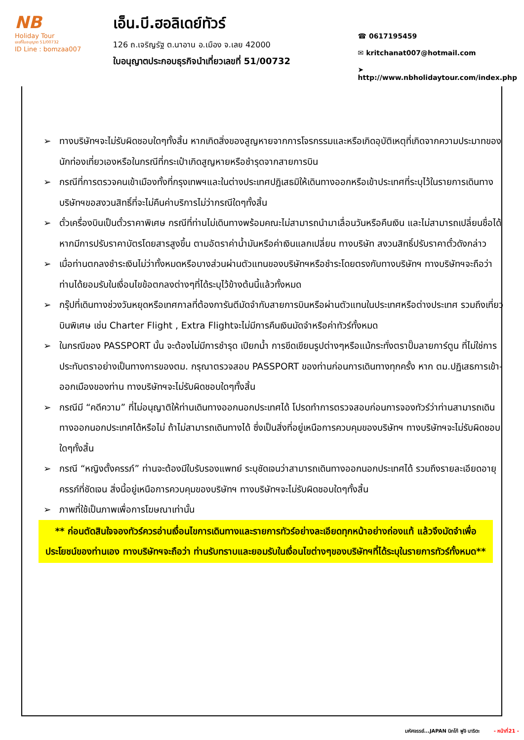NB
Holiday Tour
เลขที่ใบอนุญาต 51/00732
ID Line : bomzaa007
เอ็น.บี.ฮอลิเดย์ทัวร์
126 ถ.เจริญรัฐ ต.นาอาน อ.เมือง จ.เลย 42000
ใบอนุญาตประกอบธุรกิจนำเที่ยวเลขที่ 51/00732
☎ 0617195459
✉ kritchanat007@hotmail.com
➤ http://www.nbholidaytour.com/index.php
➢ ทางบริษัทฯจะไม่รับผิดชอบใดๆทั้งสิ้น หากเกิดสิ่งของสูญหายจากการโจรกรรมและหรือเกิดอุบัติเหตุที่เกิดจากความประมาทของนักท่องเที่ยวเองหรือในกรณีที่กระเป๋าเกิดสูญหายหรือชำรุดจากสายการบิน
➢ กรณีที่การตรวจคนเข้าเมืองทั้งที่กรุงเทพฯและในต่างประเทศปฎิเสธมิให้เดินทางออกหรือเข้าประเทศที่ระบุไว้ในรายการเดินทาง บริษัทฯขอสงวนสิทธิ์ที่จะไม่คืนค่าบริการไม่ว่ากรณีใดๆทั้งสิ้น
➢ ตั๋วเครื่องบินเป็นตั๋วราคาพิเศษ กรณีที่ท่านไม่เดินทางพร้อมคณะไม่สามารถนำมาเลื่อนวันหรือคืนเงิน และไม่สามารถเปลี่ยนชื่อได้หากมีการปรับราคาบัตรโดยสารสูงขึ้น ตามอัตราค่าน้ำมันหรือค่าเงินแลกเปลี่ยน ทางบริษัท สงวนสิทธิ์ปรับราคาตั๋วดังกล่าว
➢ เมื่อท่านตกลงชำระเงินไม่ว่าทั้งหมดหรือบางส่วนผ่านตัวแทนของบริษัทฯหรือชำระโดยตรงกับทางบริษัทฯ ทางบริษัทฯจะถือว่าท่านได้ยอมรับในเงื่อนไขข้อตกลงต่างๆที่ได้ระบุไว้ข้างต้นนี้แล้วทั้งหมด
➢ กรุ๊ปที่เดินทางช่วงวันหยุดหรือเทศกาลที่ต้องการันตีมัดจำกับสายการบินหรือผ่านตัวแทนในประเทศหรือต่างประเทศ รวมถึงเที่ยวบินพิเศษ เช่น Charter Flight , Extra Flightจะไม่มีการคืนเงินมัดจำหรือค่าทัวร์ทั้งหมด
➢ ในกรณีของ PASSPORT นั้น จะต้องไม่มีการชำรุด เปียกน้ำ การขีดเขียนรูปต่างๆหรือแม้กระทั่งตราปั๊มลายการ์ตูน ที่ไม่ใช่การประทับตราอย่างเป็นทางการของตม. กรุณาตรวจสอบ PASSPORT ของท่านก่อนการเดินทางทุกครั้ง หาก ตม.ปฏิเสธการเข้า-ออกเมืองของท่าน ทางบริษัทฯจะไม่รับผิดชอบใดๆทั้งสิ้น
➢ กรณีมี “คดีความ” ที่ไม่อนุญาติให้ท่านเดินทางออกนอกประเทศได้ โปรดทำการตรวจสอบก่อนการจองทัวร์ว่าท่านสามารถเดินทางออกนอกประเทศได้หรือไม่ ถ้าไม่สามารถเดินทางได้ ซึ่งเป็นสิ่งที่อยู่เหนือการควบคุมของบริษัทฯ ทางบริษัทฯจะไม่รับผิดชอบใดๆทั้งสิ้น
➢ กรณี “หญิงตั้งครรภ์” ท่านจะต้องมีใบรับรองแพทย์ ระบุชัดเจนว่าสามารถเดินทางออกนอกประเทศได้ รวมถึงรายละเอียดอายุครรภ์ที่ชัดเจน สิ่งนี้อยู่เหนือการควบคุมของบริษัทฯ ทางบริษัทฯจะไม่รับผิดชอบใดๆทั้งสิ้น
➢ ภาพที่ใช้เป็นภาพเพื่อการโฆษณาเท่านั้น
** ก่อนตัดสินใจจองทัวร์ควรอ่านเงื่อนไขการเดินทางและรายการทัวร์อย่างละเอียดทุกหน้าอย่างถ่องแท้ แล้วจึงมัดจำเพื่อประโยชน์ของท่านเอง ทางบริษัทฯจะถือว่า ท่านรับทราบและยอมรับในเงื่อนไขต่างๆของบริษัทฯที่ได้ระบุในรายการทัวร์ทั้งหมด**
มหัศจรรย์...JAPAN นิกโก้ ฟูจิ นาริตะ - หน้าที่21 -